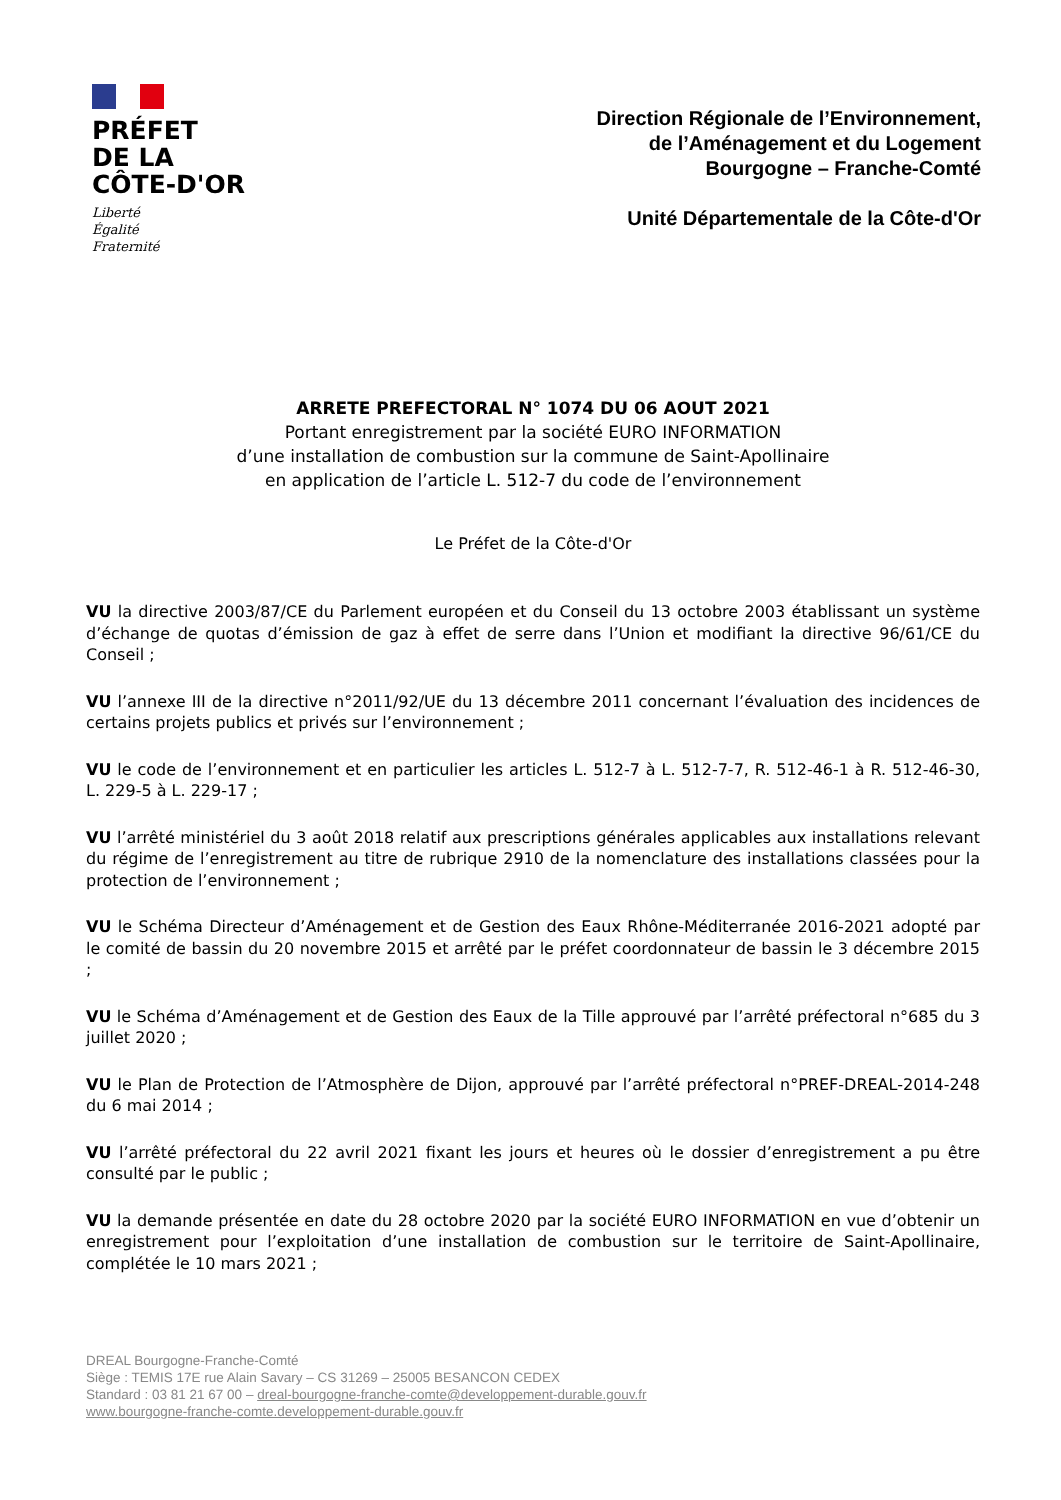PRÉFET
DE LA
CÔTE-D'OR
Liberté
Égalité
Fraternité
Direction Régionale de l’Environnement,
de l’Aménagement et du Logement
Bourgogne – Franche-Comté
Unité Départementale de la Côte-d'Or
ARRETE PREFECTORAL N° 1074 DU 06 AOUT 2021
Portant enregistrement par la société EURO INFORMATION
d’une installation de combustion sur la commune de Saint-Apollinaire
en application de l’article L. 512-7 du code de l’environnement
Le Préfet de la Côte-d'Or
VU la directive 2003/87/CE du Parlement européen et du Conseil du 13 octobre 2003 établissant un système d’échange de quotas d’émission de gaz à effet de serre dans l’Union et modifiant la directive 96/61/CE du Conseil ;
VU l’annexe III de la directive n°2011/92/UE du 13 décembre 2011 concernant l’évaluation des incidences de certains projets publics et privés sur l’environnement ;
VU le code de l’environnement et en particulier les articles L. 512-7 à L. 512-7-7, R. 512-46-1 à R. 512-46-30, L. 229-5 à L. 229-17 ;
VU l’arrêté ministériel du 3 août 2018 relatif aux prescriptions générales applicables aux installations relevant du régime de l’enregistrement au titre de rubrique 2910 de la nomenclature des installations classées pour la protection de l’environnement ;
VU le Schéma Directeur d’Aménagement et de Gestion des Eaux Rhône-Méditerranée 2016-2021 adopté par le comité de bassin du 20 novembre 2015 et arrêté par le préfet coordonnateur de bassin le 3 décembre 2015 ;
VU le Schéma d’Aménagement et de Gestion des Eaux de la Tille approuvé par l’arrêté préfectoral n°685 du 3 juillet 2020 ;
VU le Plan de Protection de l’Atmosphère de Dijon, approuvé par l’arrêté préfectoral n°PREF-DREAL-2014-248 du 6 mai 2014 ;
VU l’arrêté préfectoral du 22 avril 2021 fixant les jours et heures où le dossier d’enregistrement a pu être consulté par le public ;
VU la demande présentée en date du 28 octobre 2020 par la société EURO INFORMATION en vue d’obtenir un enregistrement pour l’exploitation d’une installation de combustion sur le territoire de Saint-Apollinaire, complétée le 10 mars 2021 ;
DREAL Bourgogne-Franche-Comté
Siège : TEMIS 17E rue Alain Savary – CS 31269 – 25005 BESANCON CEDEX
Standard : 03 81 21 67 00 – dreal-bourgogne-franche-comte@developpement-durable.gouv.fr
www.bourgogne-franche-comte.developpement-durable.gouv.fr